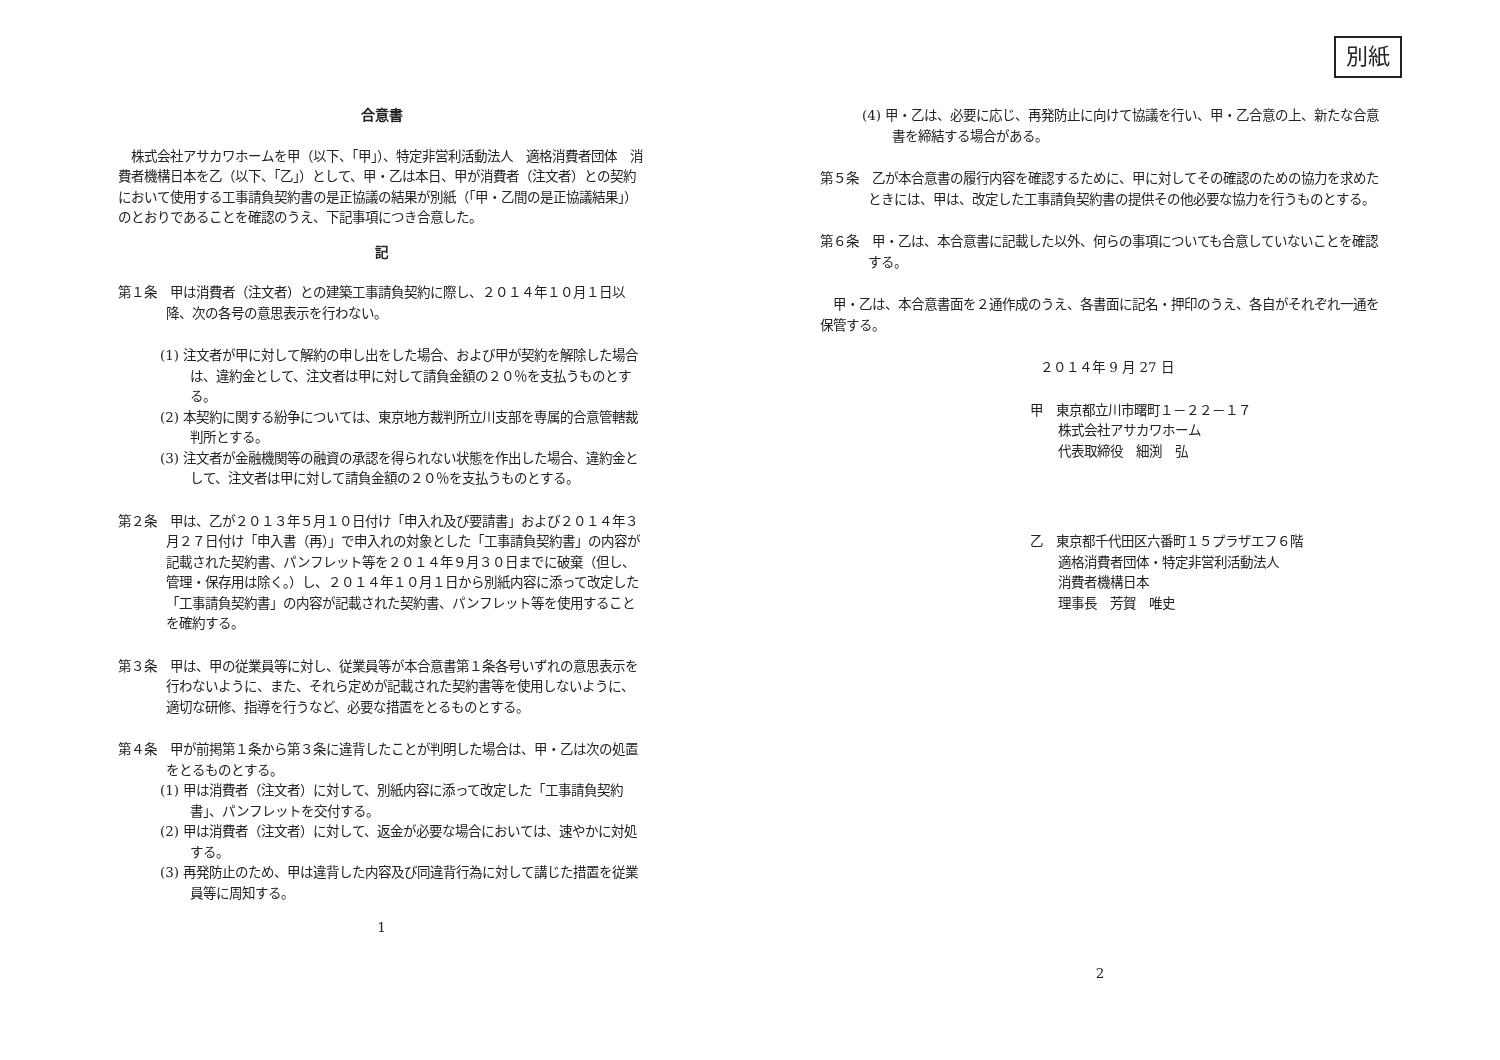合意書
　株式会社アサカワホームを甲（以下、「甲」）、特定非営利活動法人　適格消費者団体　消費者機構日本を乙（以下、「乙」）として、甲・乙は本日、甲が消費者（注文者）との契約において使用する工事請負契約書の是正協議の結果が別紙（「甲・乙間の是正協議結果」）のとおりであることを確認のうえ、下記事項につき合意した。
記
第１条　甲は消費者（注文者）との建築工事請負契約に際し、２０１４年１０月１日以降、次の各号の意思表示を行わない。
(1) 注文者が甲に対して解約の申し出をした場合、および甲が契約を解除した場合は、違約金として、注文者は甲に対して請負金額の２０％を支払うものとする。
(2) 本契約に関する紛争については、東京地方裁判所立川支部を専属的合意管轄裁判所とする。
(3) 注文者が金融機関等の融資の承認を得られない状態を作出した場合、違約金として、注文者は甲に対して請負金額の２０％を支払うものとする。
第２条　甲は、乙が２０１３年５月１０日付け「申入れ及び要請書」および２０１４年３月２７日付け「申入書（再）」で申入れの対象とした「工事請負契約書」の内容が記載された契約書、パンフレット等を２０１４年９月３０日までに破棄（但し、管理・保存用は除く。）し、２０１４年１０月１日から別紙内容に添って改定した「工事請負契約書」の内容が記載された契約書、パンフレット等を使用することを確約する。
第３条　甲は、甲の従業員等に対し、従業員等が本合意書第１条各号いずれの意思表示を行わないように、また、それら定めが記載された契約書等を使用しないように、適切な研修、指導を行うなど、必要な措置をとるものとする。
第４条　甲が前掲第１条から第３条に違背したことが判明した場合は、甲・乙は次の処置をとるものとする。
(1) 甲は消費者（注文者）に対して、別紙内容に添って改定した「工事請負契約書」、パンフレットを交付する。
(2) 甲は消費者（注文者）に対して、返金が必要な場合においては、速やかに対処する。
(3) 再発防止のため、甲は違背した内容及び同違背行為に対して講じた措置を従業員等に周知する。
1
別紙
(4) 甲・乙は、必要に応じ、再発防止に向けて協議を行い、甲・乙合意の上、新たな合意書を締結する場合がある。
第５条　乙が本合意書の履行内容を確認するために、甲に対してその確認のための協力を求めたときには、甲は、改定した工事請負契約書の提供その他必要な協力を行うものとする。
第６条　甲・乙は、本合意書に記載した以外、何らの事項についても合意していないことを確認する。
　甲・乙は、本合意書面を２通作成のうえ、各書面に記名・押印のうえ、各自がそれぞれ一通を保管する。
２０１４年 9 月 27 日
甲　東京都立川市曙町１－２２－１７
株式会社アサカワホーム
代表取締役　細渕　弘
乙　東京都千代田区六番町１５プラザエフ６階
適格消費者団体・特定非営利活動法人
消費者機構日本
理事長　芳賀　唯史
2